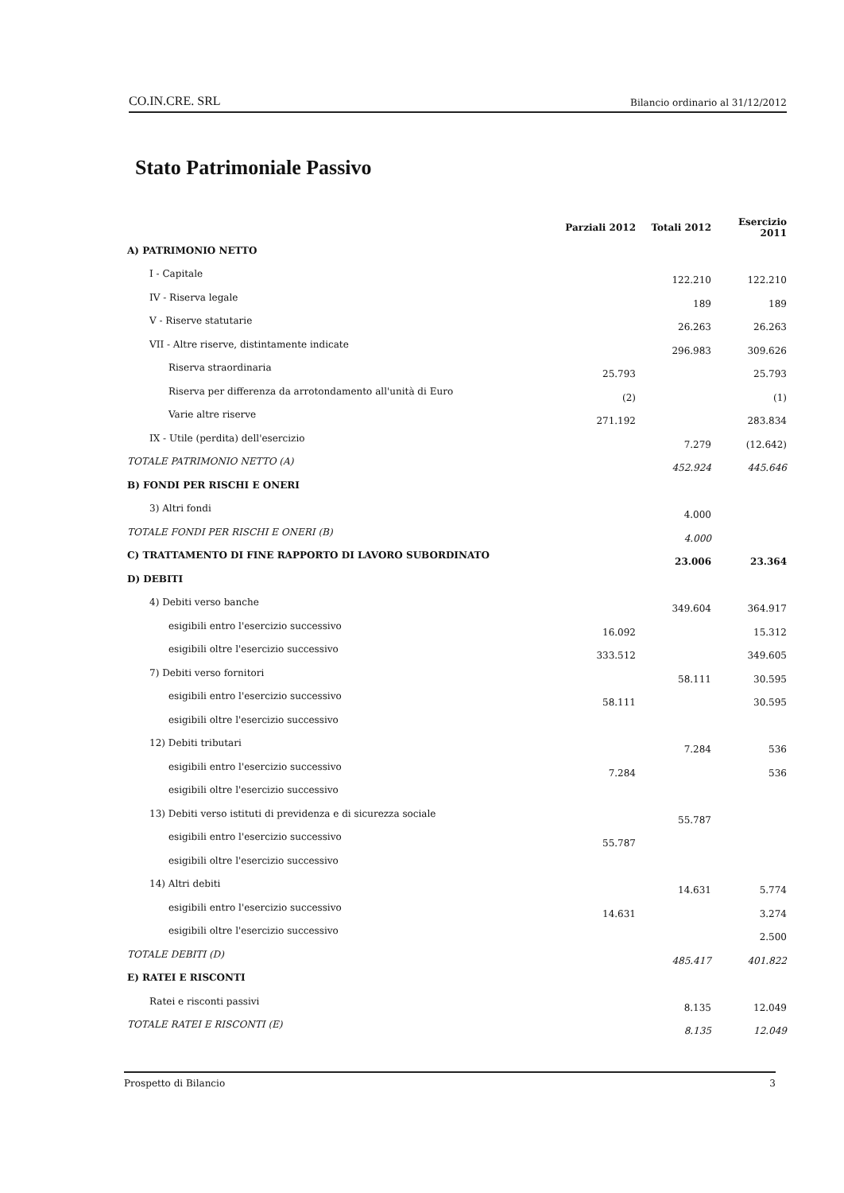CO.IN.CRE. SRL Bilancio ordinario al 31/12/2012
Stato Patrimoniale Passivo
| | Parziali 2012 | Totali 2012 | Esercizio 2011 |
| --- | --- | --- | --- |
| A) PATRIMONIO NETTO | | | |
| I - Capitale | | 122.210 | 122.210 |
| IV - Riserva legale | | 189 | 189 |
| V - Riserve statutarie | | 26.263 | 26.263 |
| VII - Altre riserve, distintamente indicate | | 296.983 | 309.626 |
| Riserva straordinaria | 25.793 | | 25.793 |
| Riserva per differenza da arrotondamento all'unità di Euro | (2) | | (1) |
| Varie altre riserve | 271.192 | | 283.834 |
| IX - Utile (perdita) dell'esercizio | | 7.279 | (12.642) |
| TOTALE PATRIMONIO NETTO (A) | | 452.924 | 445.646 |
| B) FONDI PER RISCHI E ONERI | | | |
| 3) Altri fondi | | 4.000 | |
| TOTALE FONDI PER RISCHI E ONERI (B) | | 4.000 | |
| C) TRATTAMENTO DI FINE RAPPORTO DI LAVORO SUBORDINATO | | 23.006 | 23.364 |
| D) DEBITI | | | |
| 4) Debiti verso banche | | 349.604 | 364.917 |
| esigibili entro l'esercizio successivo | 16.092 | | 15.312 |
| esigibili oltre l'esercizio successivo | 333.512 | | 349.605 |
| 7) Debiti verso fornitori | | 58.111 | 30.595 |
| esigibili entro l'esercizio successivo | 58.111 | | 30.595 |
| esigibili oltre l'esercizio successivo | | | |
| 12) Debiti tributari | | 7.284 | 536 |
| esigibili entro l'esercizio successivo | 7.284 | | 536 |
| esigibili oltre l'esercizio successivo | | | |
| 13) Debiti verso istituti di previdenza e di sicurezza sociale | | 55.787 | |
| esigibili entro l'esercizio successivo | 55.787 | | |
| esigibili oltre l'esercizio successivo | | | |
| 14) Altri debiti | | 14.631 | 5.774 |
| esigibili entro l'esercizio successivo | 14.631 | | 3.274 |
| esigibili oltre l'esercizio successivo | | | 2.500 |
| TOTALE DEBITI (D) | | 485.417 | 401.822 |
| E) RATEI E RISCONTI | | | |
| Ratei e risconti passivi | | 8.135 | 12.049 |
| TOTALE RATEI E RISCONTI (E) | | 8.135 | 12.049 |
Prospetto di Bilancio 3